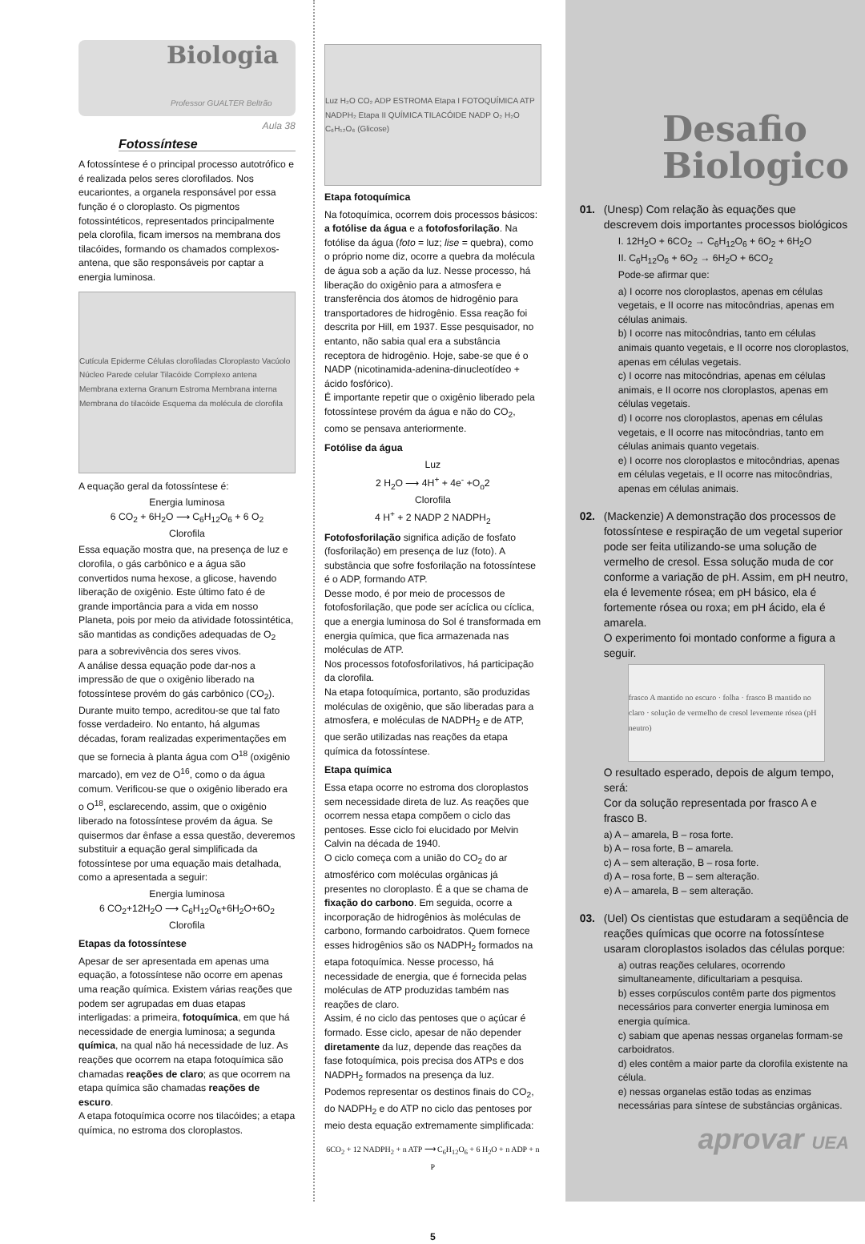Biologia
Professor GUALTER Beltrão
Aula 38
Fotossíntese
A fotossíntese é o principal processo autotrófico e é realizada pelos seres clorofilados. Nos eucariontes, a organela responsável por essa função é o cloroplasto. Os pigmentos fotossintéticos, representados principalmente pela clorofila, ficam imersos na membrana dos tilacóides, formando os chamados complexos-antena, que são responsáveis por captar a energia luminosa.
Cutícula Epiderme Células clorofiladas Cloroplasto Vacúolo Núcleo Parede celular Tilacóide Complexo antena Membrana externa Granum Estroma Membrana interna Membrana do tilacóide Esquema da molécula de clorofila
A equação geral da fotossíntese é:
Energia luminosa
6 CO<sub>2</sub> + 6H<sub>2</sub>O ⟶ C<sub>6</sub>H<sub>12</sub>O<sub>6</sub> + 6 O<sub>2</sub>
Clorofila
Essa equação mostra que, na presença de luz e clorofila, o gás carbônico e a água são convertidos numa hexose, a glicose, havendo liberação de oxigênio. Este último fato é de grande importância para a vida em nosso Planeta, pois por meio da atividade fotossintética, são mantidas as condições adequadas de O<sub>2</sub> para a sobrevivência dos seres vivos.
A análise dessa equação pode dar-nos a impressão de que o oxigênio liberado na fotossíntese provém do gás carbônico (CO<sub>2</sub>). Durante muito tempo, acreditou-se que tal fato fosse verdadeiro. No entanto, há algumas décadas, foram realizadas experimentações em que se fornecia à planta água com O<sup>18</sup> (oxigênio marcado), em vez de O<sup>16</sup>, como o da água comum. Verificou-se que o oxigênio liberado era o O<sup>18</sup>, esclarecendo, assim, que o oxigênio liberado na fotossíntese provém da água. Se quisermos dar ênfase a essa questão, deveremos substituir a equação geral simplificada da fotossíntese por uma equação mais detalhada, como a apresentada a seguir:
Energia luminosa
6 CO<sub>2</sub>+12H<sub>2</sub>O ⟶ C<sub>6</sub>H<sub>12</sub>O<sub>6</sub>+6H<sub>2</sub>O+6O<sub>2</sub>
Clorofila
Etapas da fotossíntese
Apesar de ser apresentada em apenas uma equação, a fotossíntese não ocorre em apenas uma reação química. Existem várias reações que podem ser agrupadas em duas etapas interligadas: a primeira, fotoquímica, em que há necessidade de energia luminosa; a segunda química, na qual não há necessidade de luz. As reações que ocorrem na etapa fotoquímica são chamadas reações de claro; as que ocorrem na etapa química são chamadas reações de escuro.
A etapa fotoquímica ocorre nos tilacóides; a etapa química, no estroma dos cloroplastos.
Luz H₂O CO₂ ADP ESTROMA Etapa I FOTOQUÍMICA ATP NADPH₂ Etapa II QUÍMICA TILACÓIDE NADP O₂ H₂O C₆H₁₂O₆ (Glicose)
Etapa fotoquímica
Na fotoquímica, ocorrem dois processos básicos: a fotólise da água e a fotofosforilação. Na fotólise da água (foto = luz; lise = quebra), como o próprio nome diz, ocorre a quebra da molécula de água sob a ação da luz. Nesse processo, há liberação do oxigênio para a atmosfera e transferência dos átomos de hidrogênio para transportadores de hidrogênio. Essa reação foi descrita por Hill, em 1937. Esse pesquisador, no entanto, não sabia qual era a substância receptora de hidrogênio. Hoje, sabe-se que é o NADP (nicotinamida-adenina-dinucleotídeo + ácido fosfórico).
É importante repetir que o oxigênio liberado pela fotossíntese provém da água e não do CO<sub>2</sub>, como se pensava anteriormente.
Fotólise da água
Luz
2 H<sub>2</sub>O ⟶ 4H<sup>+</sup> + 4e<sup>-</sup> +O<sub>o</sub>2
Clorofila
4 H<sup>+</sup> + 2 NADP 2 NADPH<sub>2</sub>
Fotofosforilação significa adição de fosfato (fosforilação) em presença de luz (foto). A substância que sofre fosforilação na fotossíntese é o ADP, formando ATP.
Desse modo, é por meio de processos de fotofosforilação, que pode ser acíclica ou cíclica, que a energia luminosa do Sol é transformada em energia química, que fica armazenada nas moléculas de ATP.
Nos processos fotofosforilativos, há participação da clorofila.
Na etapa fotoquímica, portanto, são produzidas moléculas de oxigênio, que são liberadas para a atmosfera, e moléculas de NADPH<sub>2</sub> e de ATP, que serão utilizadas nas reações da etapa química da fotossíntese.
Etapa química
Essa etapa ocorre no estroma dos cloroplastos sem necessidade direta de luz. As reações que ocorrem nessa etapa compõem o ciclo das pentoses. Esse ciclo foi elucidado por Melvin Calvin na década de 1940.
O ciclo começa com a união do CO<sub>2</sub> do ar atmosférico com moléculas orgânicas já presentes no cloroplasto. É a que se chama de fixação do carbono. Em seguida, ocorre a incorporação de hidrogênios às moléculas de carbono, formando carboidratos. Quem fornece esses hidrogênios são os NADPH<sub>2</sub> formados na etapa fotoquímica. Nesse processo, há necessidade de energia, que é fornecida pelas moléculas de ATP produzidas também nas reações de claro.
Assim, é no ciclo das pentoses que o açúcar é formado. Esse ciclo, apesar de não depender diretamente da luz, depende das reações da fase fotoquímica, pois precisa dos ATPs e dos NADPH<sub>2</sub> formados na presença da luz.
Podemos representar os destinos finais do CO<sub>2</sub>, do NADPH<sub>2</sub> e do ATP no ciclo das pentoses por meio desta equação extremamente simplificada:
6CO<sub>2</sub> + 12 NADPH<sub>2</sub> + n ATP ⟶ C<sub>6</sub>H<sub>12</sub>O<sub>6</sub> + 6 H<sub>2</sub>O + n ADP + n P
5
Desafio
Biologico
01. (Unesp) Com relação às equações que descrevem dois importantes processos biológicos
I. 12H<sub>2</sub>O + 6CO<sub>2</sub> → C<sub>6</sub>H<sub>12</sub>O<sub>6</sub> + 6O<sub>2</sub> + 6H<sub>2</sub>O
II. C<sub>6</sub>H<sub>12</sub>O<sub>6</sub> + 6O<sub>2</sub> → 6H<sub>2</sub>O + 6CO<sub>2</sub>
Pode-se afirmar que:
a) I ocorre nos cloroplastos, apenas em células vegetais, e II ocorre nas mitocôndrias, apenas em células animais.
b) I ocorre nas mitocôndrias, tanto em células animais quanto vegetais, e II ocorre nos cloroplastos, apenas em células vegetais.
c) I ocorre nas mitocôndrias, apenas em células animais, e II ocorre nos cloroplastos, apenas em células vegetais.
d) I ocorre nos cloroplastos, apenas em células vegetais, e II ocorre nas mitocôndrias, tanto em células animais quanto vegetais.
e) I ocorre nos cloroplastos e mitocôndrias, apenas em células vegetais, e II ocorre nas mitocôndrias, apenas em células animais.
02. (Mackenzie) A demonstração dos processos de fotossíntese e respiração de um vegetal superior pode ser feita utilizando-se uma solução de vermelho de cresol. Essa solução muda de cor conforme a variação de pH. Assim, em pH neutro, ela é levemente rósea; em pH básico, ela é fortemente rósea ou roxa; em pH ácido, ela é amarela.
O experimento foi montado conforme a figura a seguir.
frasco A mantido no escuro · folha · frasco B mantido no claro · solução de vermelho de cresol levemente rósea (pH neutro)
O resultado esperado, depois de algum tempo, será:
Cor da solução representada por frasco A e frasco B.
a) A – amarela, B – rosa forte.
b) A – rosa forte, B – amarela.
c) A – sem alteração, B – rosa forte.
d) A – rosa forte, B – sem alteração.
e) A – amarela, B – sem alteração.
03. (Uel) Os cientistas que estudaram a seqüência de reações químicas que ocorre na fotossíntese usaram cloroplastos isolados das células porque:
a) outras reações celulares, ocorrendo simultaneamente, dificultariam a pesquisa.
b) esses corpúsculos contêm parte dos pigmentos necessários para converter energia luminosa em energia química.
c) sabiam que apenas nessas organelas formam-se carboidratos.
d) eles contêm a maior parte da clorofila existente na célula.
e) nessas organelas estão todas as enzimas necessárias para síntese de substâncias orgânicas.
aprovar UEA